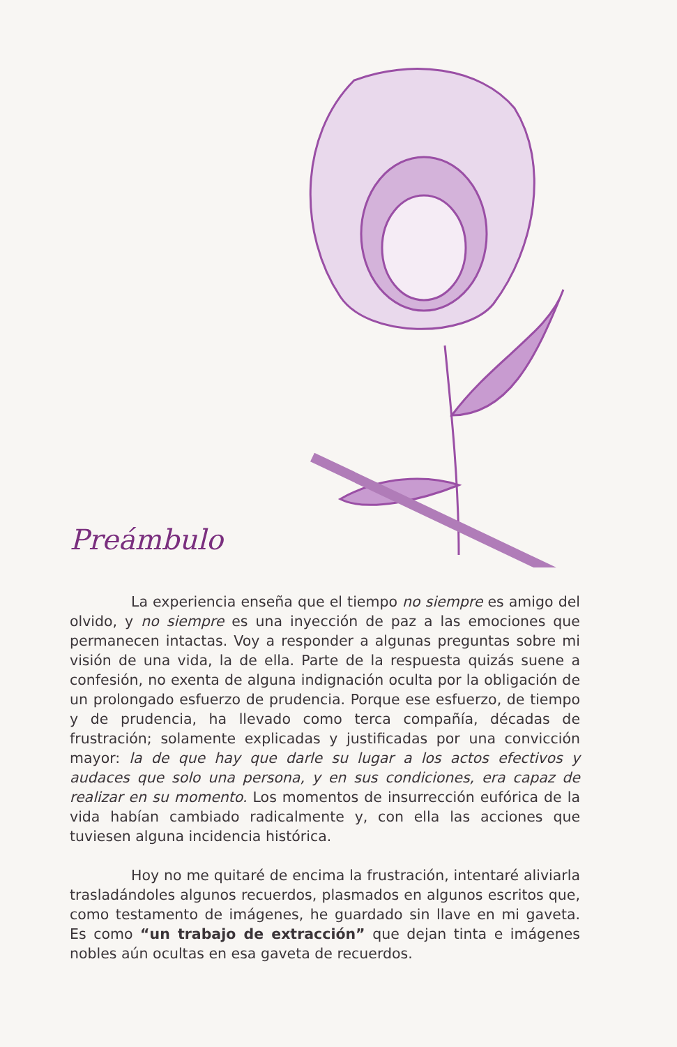Preámbulo
La experiencia enseña que el tiempo no siempre es amigo del olvido, y no siempre es una inyección de paz a las emociones que permanecen intactas. Voy a responder a algunas preguntas sobre mi visión de una vida, la de ella. Parte de la respuesta quizás suene a confesión, no exenta de alguna indignación oculta por la obligación de un prolongado esfuerzo de prudencia. Porque ese esfuerzo, de tiempo y de prudencia, ha llevado como terca compañía, décadas de frustración; solamente explicadas y justificadas por una convicción mayor: la de que hay que darle su lugar a los actos efectivos y audaces que solo una persona, y en sus condiciones, era capaz de realizar en su momento. Los momentos de insurrección eufórica de la vida habían cambiado radicalmente y, con ella las acciones que tuviesen alguna incidencia histórica.
Hoy no me quitaré de encima la frustración, intentaré aliviarla trasladándoles algunos recuerdos, plasmados en algunos escritos que, como testamento de imágenes, he guardado sin llave en mi gaveta. Es como “un trabajo de extracción” que dejan tinta e imágenes nobles aún ocultas en esa gaveta de recuerdos.